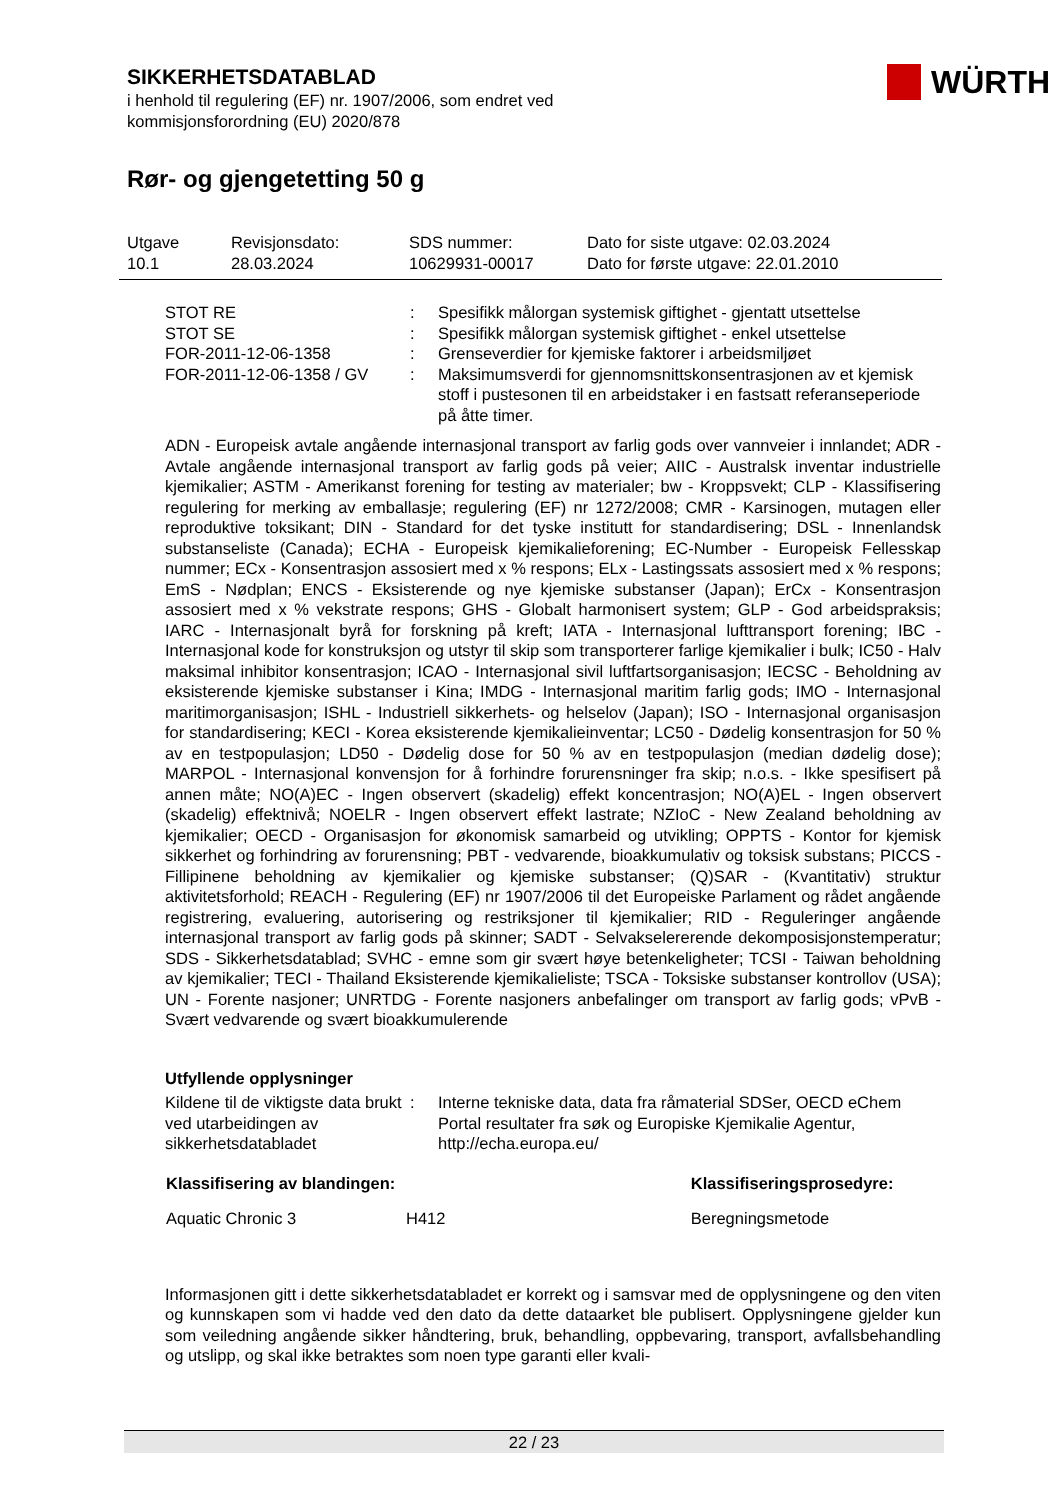SIKKERHETSDATABLAD
i henhold til regulering (EF) nr. 1907/2006, som endret ved
kommisjonsforordning (EU) 2020/878
WÜRTH
Rør- og gjengetetting 50 g
| Utgave 10.1 | Revisjonsdato: 28.03.2024 | SDS nummer: 10629931-00017 | Dato for siste utgave: 02.03.2024 Dato for første utgave: 22.01.2010 |
| STOT RE | : | Spesifikk målorgan systemisk giftighet - gjentatt utsettelse |
| STOT SE | : | Spesifikk målorgan systemisk giftighet - enkel utsettelse |
| FOR-2011-12-06-1358 | : | Grenseverdier for kjemiske faktorer i arbeidsmiljøet |
| FOR-2011-12-06-1358 / GV | : | Maksimumsverdi for gjennomsnittskonsentrasjonen av et kjemisk stoff i pustesonen til en arbeidstaker i en fastsatt referanseperiode på åtte timer. |
ADN - Europeisk avtale angående internasjonal transport av farlig gods over vannveier i innlandet; ADR - Avtale angående internasjonal transport av farlig gods på veier; AIIC - Australsk inventar industrielle kjemikalier; ASTM - Amerikanst forening for testing av materialer; bw - Kroppsvekt; CLP - Klassifisering regulering for merking av emballasje; regulering (EF) nr 1272/2008; CMR - Karsinogen, mutagen eller reproduktive toksikant; DIN - Standard for det tyske institutt for standardisering; DSL - Innenlandsk substanseliste (Canada); ECHA - Europeisk kjemikalieforening; EC-Number - Europeisk Fellesskap nummer; ECx - Konsentrasjon assosiert med x % respons; ELx - Lastingssats assosiert med x % respons; EmS - Nødplan; ENCS - Eksisterende og nye kjemiske substanser (Japan); ErCx - Konsentrasjon assosiert med x % vekstrate respons; GHS - Globalt harmonisert system; GLP - God arbeidspraksis; IARC - Internasjonalt byrå for forskning på kreft; IATA - Internasjonal lufttransport forening; IBC - Internasjonal kode for konstruksjon og utstyr til skip som transporterer farlige kjemikalier i bulk; IC50 - Halv maksimal inhibitor konsentrasjon; ICAO - Internasjonal sivil luftfartsorganisasjon; IECSC - Beholdning av eksisterende kjemiske substanser i Kina; IMDG - Internasjonal maritim farlig gods; IMO - Internasjonal maritimorganisasjon; ISHL - Industriell sikkerhets- og helselov (Japan); ISO - Internasjonal organisasjon for standardisering; KECI - Korea eksisterende kjemikalieinventar; LC50 - Dødelig konsentrasjon for 50 % av en testpopulasjon; LD50 - Dødelig dose for 50 % av en testpopulasjon (median dødelig dose); MARPOL - Internasjonal konvensjon for å forhindre forurensninger fra skip; n.o.s. - Ikke spesifisert på annen måte; NO(A)EC - Ingen observert (skadelig) effekt koncentrasjon; NO(A)EL - Ingen observert (skadelig) effektnivå; NOELR - Ingen observert effekt lastrate; NZIoC - New Zealand beholdning av kjemikalier; OECD - Organisasjon for økonomisk samarbeid og utvikling; OPPTS - Kontor for kjemisk sikkerhet og forhindring av forurensning; PBT - vedvarende, bioakkumulativ og toksisk substans; PICCS - Fillipinene beholdning av kjemikalier og kjemiske substanser; (Q)SAR - (Kvantitativ) struktur aktivitetsforhold; REACH - Regulering (EF) nr 1907/2006 til det Europeiske Parlament og rådet angående registrering, evaluering, autorisering og restriksjoner til kjemikalier; RID - Reguleringer angående internasjonal transport av farlig gods på skinner; SADT - Selvakselererende dekomposisjonstemperatur; SDS - Sikkerhetsdatablad; SVHC - emne som gir svært høye betenkeligheter; TCSI - Taiwan beholdning av kjemikalier; TECI - Thailand Eksisterende kjemikalieliste; TSCA - Toksiske substanser kontrollov (USA); UN - Forente nasjoner; UNRTDG - Forente nasjoners anbefalinger om transport av farlig gods; vPvB - Svært vedvarende og svært bioakkumulerende
Utfyllende opplysninger
| Kildene til de viktigste data brukt ved utarbeidingen av sikkerhetsdatabladet | : | Interne tekniske data, data fra råmaterial SDSer, OECD eChem Portal resultater fra søk og Europiske Kjemikalie Agentur, http://echa.europa.eu/ |
| Klassifisering av blandingen: | | Klassifiseringsprosedyre: |
| --- | --- | --- |
| Aquatic Chronic 3 | H412 | Beregningsmetode |
Informasjonen gitt i dette sikkerhetsdatabladet er korrekt og i samsvar med de opplysningene og den viten og kunnskapen som vi hadde ved den dato da dette dataarket ble publisert. Opplysningene gjelder kun som veiledning angående sikker håndtering, bruk, behandling, oppbevaring, transport, avfallsbehandling og utslipp, og skal ikke betraktes som noen type garanti eller kvali-
22 / 23